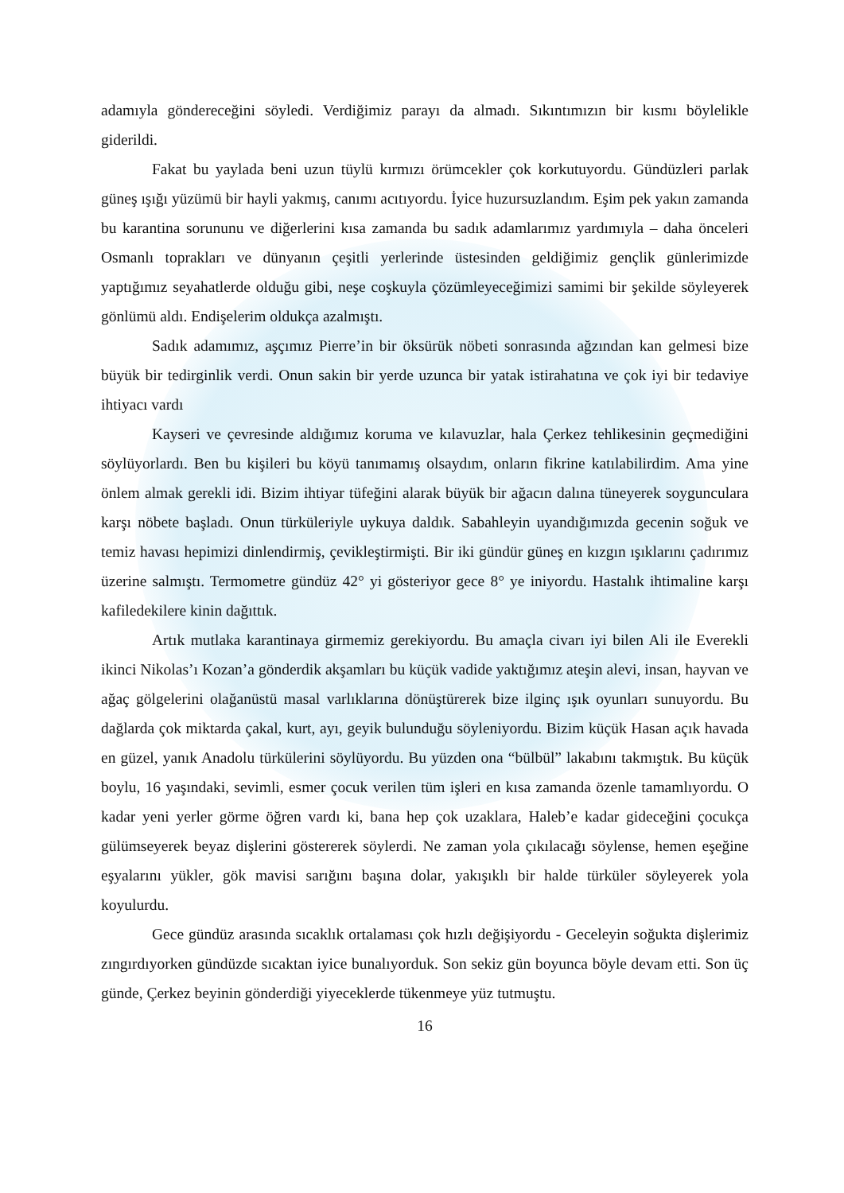adamıyla göndereceğini söyledi. Verdiğimiz parayı da almadı. Sıkıntımızın bir kısmı böylelikle giderildi.
Fakat bu yaylada beni uzun tüylü kırmızı örümcekler çok korkutuyordu. Gündüzleri parlak güneş ışığı yüzümü bir hayli yakmış, canımı acıtıyordu. İyice huzursuzlandım. Eşim pek yakın zamanda bu karantina sorununu ve diğerlerini kısa zamanda bu sadık adamlarımız yardımıyla – daha önceleri Osmanlı toprakları ve dünyanın çeşitli yerlerinde üstesinden geldiğimiz gençlik günlerimizde yaptığımız seyahatlerde olduğu gibi, neşe coşkuyla çözümleyeceğimizi samimi bir şekilde söyleyerek gönlümü aldı. Endişelerim oldukça azalmıştı.
Sadık adamımız, aşçımız Pierre’in bir öksürük nöbeti sonrasında ağzından kan gelmesi bize büyük bir tedirginlik verdi. Onun sakin bir yerde uzunca bir yatak istirahatına ve çok iyi bir tedaviye ihtiyacı vardı
Kayseri ve çevresinde aldığımız koruma ve kılavuzlar, hala Çerkez tehlikesinin geçmediğini söylüyorlardı. Ben bu kişileri bu köyü tanımamış olsaydım, onların fikrine katılabilirdim. Ama yine önlem almak gerekli idi. Bizim ihtiyar tüfeğini alarak büyük bir ağacın dalına tüneyerek soygunculara karşı nöbete başladı. Onun türküleriyle uykuya daldık. Sabahleyin uyandığımızda gecenin soğuk ve temiz havası hepimizi dinlendirmiş, çevikleştirmişti. Bir iki gündür güneş en kızgın ışıklarını çadırımız üzerine salmıştı. Termometre gündüz 42° yi gösteriyor gece 8° ye iniyordu. Hastalık ihtimaline karşı kafiledekilere kinin dağıttık.
Artık mutlaka karantinaya girmemiz gerekiyordu. Bu amaçla civarı iyi bilen Ali ile Everekli ikinci Nikolas’ı Kozan’a gönderdik akşamları bu küçük vadide yaktığımız ateşin alevi, insan, hayvan ve ağaç gölgelerini olağanüstü masal varlıklarına dönüştürerek bize ilginç ışık oyunları sunuyordu. Bu dağlarda çok miktarda çakal, kurt, ayı, geyik bulunduğu söyleniyordu. Bizim küçük Hasan açık havada en güzel, yanık Anadolu türkülerini söylüyordu. Bu yüzden ona “bülbül” lakabını takmıştık. Bu küçük boylu, 16 yaşındaki, sevimli, esmer çocuk verilen tüm işleri en kısa zamanda özenle tamamlıyordu. O kadar yeni yerler görme öğren vardı ki, bana hep çok uzaklara, Haleb’e kadar gideceğini çocukça gülümseyerek beyaz dişlerini göstererek söylerdi. Ne zaman yola çıkılacağı söylense, hemen eşeğine eşyalarını yükler, gök mavisi sarığını başına dolar, yakışıklı bir halde türküler söyleyerek yola koyulurdu.
Gece gündüz arasında sıcaklık ortalaması çok hızlı değişiyordu - Geceleyin soğukta dişlerimiz zıngırdıyorken gündüzde sıcaktan iyice bunalıyorduk. Son sekiz gün boyunca böyle devam etti. Son üç günde, Çerkez beyinin gönderdiği yiyeceklerde tükenmeye yüz tutmuştu.
16